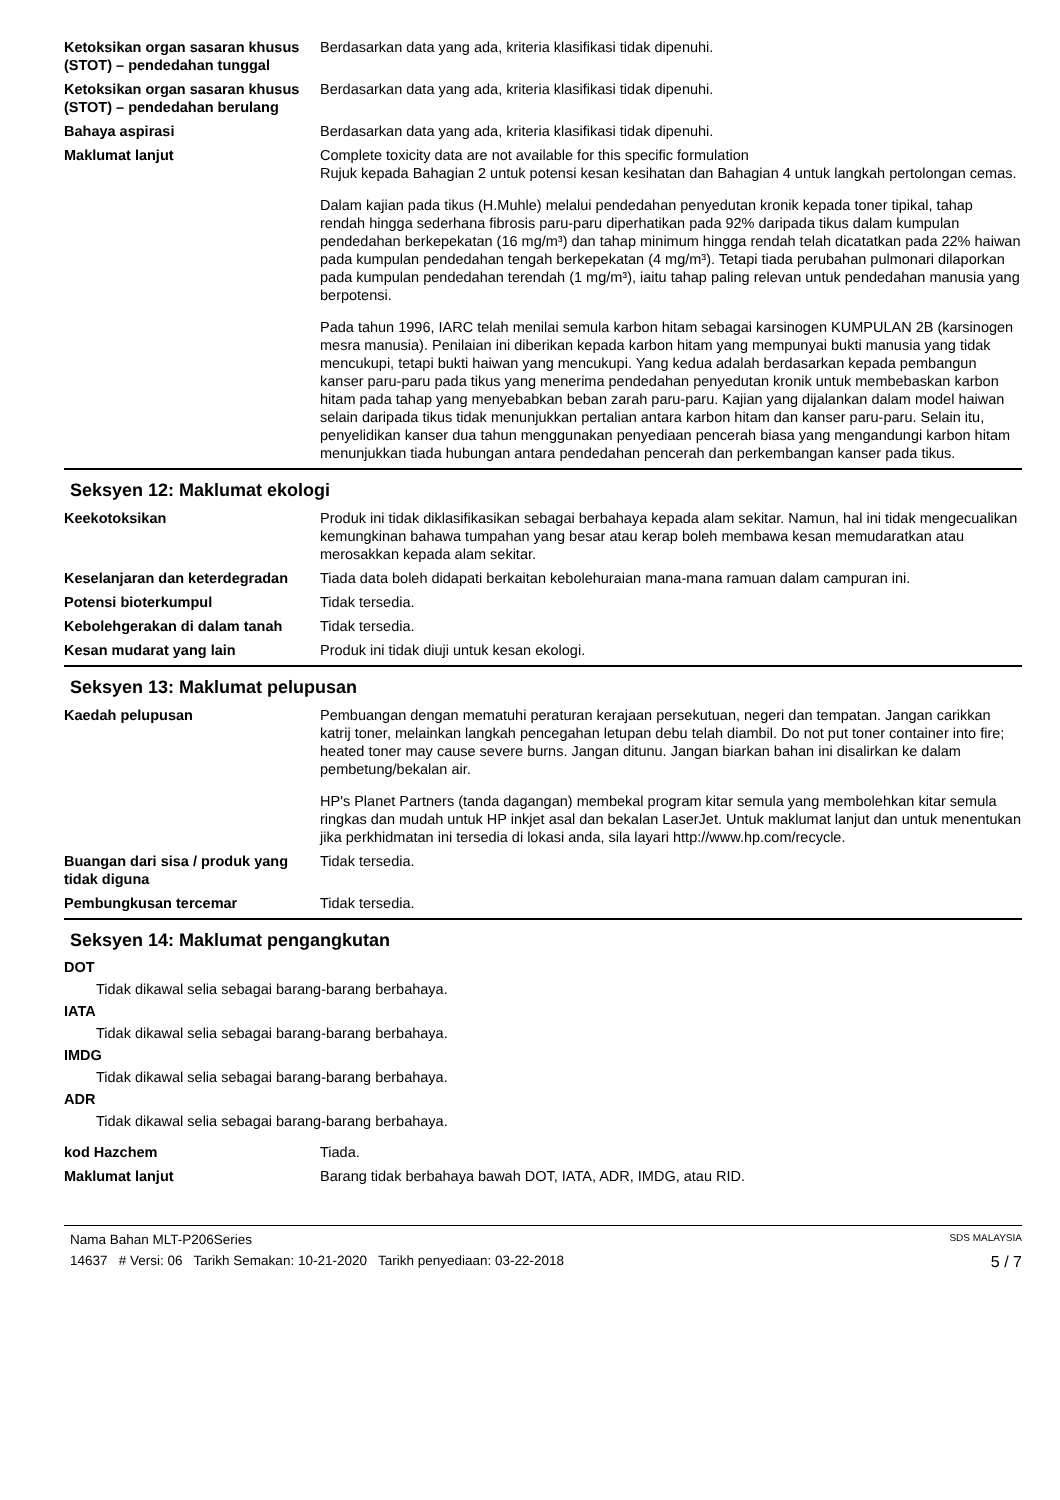Ketoksikan organ sasaran khusus (STOT) – pendedahan tunggal
Berdasarkan data yang ada, kriteria klasifikasi tidak dipenuhi.
Ketoksikan organ sasaran khusus (STOT) – pendedahan berulang
Berdasarkan data yang ada, kriteria klasifikasi tidak dipenuhi.
Bahaya aspirasi Berdasarkan data yang ada, kriteria klasifikasi tidak dipenuhi.
Maklumat lanjut Complete toxicity data are not available for this specific formulation
Rujuk kepada Bahagian 2 untuk potensi kesan kesihatan dan Bahagian 4 untuk langkah pertolongan cemas.
Dalam kajian pada tikus (H.Muhle) melalui pendedahan penyedutan kronik kepada toner tipikal, tahap rendah hingga sederhana fibrosis paru-paru diperhatikan pada 92% daripada tikus dalam kumpulan pendedahan berkepekatan (16 mg/m³) dan tahap minimum hingga rendah telah dicatatkan pada 22% haiwan pada kumpulan pendedahan tengah berkepekatan (4 mg/m³). Tetapi tiada perubahan pulmonari dilaporkan pada kumpulan pendedahan terendah (1 mg/m³), iaitu tahap paling relevan untuk pendedahan manusia yang berpotensi.
Pada tahun 1996, IARC telah menilai semula karbon hitam sebagai karsinogen KUMPULAN 2B (karsinogen mesra manusia). Penilaian ini diberikan kepada karbon hitam yang mempunyai bukti manusia yang tidak mencukupi, tetapi bukti haiwan yang mencukupi. Yang kedua adalah berdasarkan kepada pembangun kanser paru-paru pada tikus yang menerima pendedahan penyedutan kronik untuk membebaskan karbon hitam pada tahap yang menyebabkan beban zarah paru-paru. Kajian yang dijalankan dalam model haiwan selain daripada tikus tidak menunjukkan pertalian antara karbon hitam dan kanser paru-paru. Selain itu, penyelidikan kanser dua tahun menggunakan penyediaan pencerah biasa yang mengandungi karbon hitam menunjukkan tiada hubungan antara pendedahan pencerah dan perkembangan kanser pada tikus.
Seksyen 12: Maklumat ekologi
Keekotoksikan Produk ini tidak diklasifikasikan sebagai berbahaya kepada alam sekitar. Namun, hal ini tidak mengecualikan kemungkinan bahawa tumpahan yang besar atau kerap boleh membawa kesan memudaratkan atau merosakkan kepada alam sekitar.
Keselanjaran dan keterdegradan
Tiada data boleh didapati berkaitan kebolehuraian mana-mana ramuan dalam campuran ini.
Potensi bioterkumpul Tidak tersedia.
Kebolehgerakan di dalam tanah Tidak tersedia.
Kesan mudarat yang lain Produk ini tidak diuji untuk kesan ekologi.
Seksyen 13: Maklumat pelupusan
Kaedah pelupusan Pembuangan dengan mematuhi peraturan kerajaan persekutuan, negeri dan tempatan. Jangan carikkan katrij toner, melainkan langkah pencegahan letupan debu telah diambil. Do not put toner container into fire; heated toner may cause severe burns. Jangan ditunu. Jangan biarkan bahan ini disalirkan ke dalam pembetung/bekalan air.
HP's Planet Partners (tanda dagangan) membekal program kitar semula yang membolehkan kitar semula ringkas dan mudah untuk HP inkjet asal dan bekalan LaserJet. Untuk maklumat lanjut dan untuk menentukan jika perkhidmatan ini tersedia di lokasi anda, sila layari http://www.hp.com/recycle.
Buangan dari sisa / produk yang tidak diguna
Tidak tersedia.
Pembungkusan tercemar Tidak tersedia.
Seksyen 14: Maklumat pengangkutan
DOT
Tidak dikawal selia sebagai barang-barang berbahaya.
IATA
Tidak dikawal selia sebagai barang-barang berbahaya.
IMDG
Tidak dikawal selia sebagai barang-barang berbahaya.
ADR
Tidak dikawal selia sebagai barang-barang berbahaya.
kod Hazchem Tiada.
Maklumat lanjut Barang tidak berbahaya bawah DOT, IATA, ADR, IMDG, atau RID.
Nama Bahan MLT-P206Series SDS MALAYSIA
14637 # Versi: 06 Tarikh Semakan: 10-21-2020 Tarikh penyediaan: 03-22-2018 5 / 7